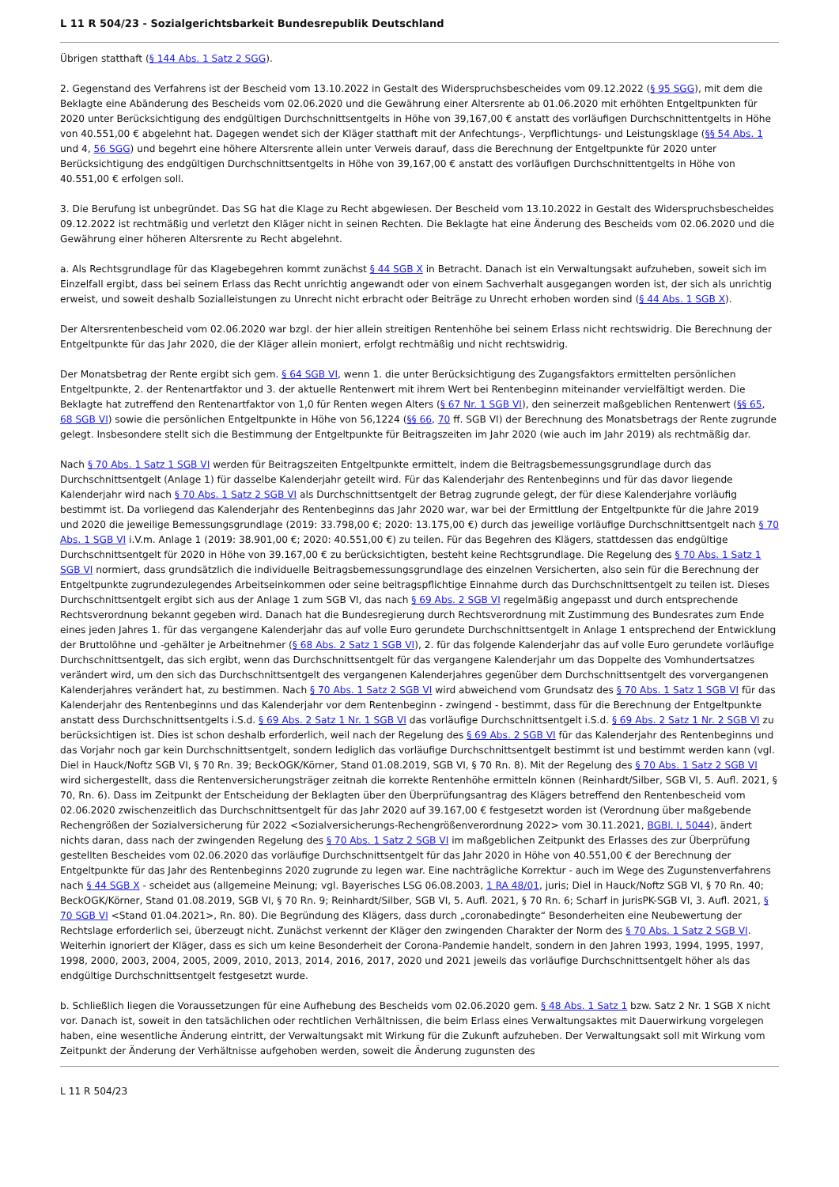L 11 R 504/23 - Sozialgerichtsbarkeit Bundesrepublik Deutschland
Übrigen statthaft (§ 144 Abs. 1 Satz 2 SGG).
2. Gegenstand des Verfahrens ist der Bescheid vom 13.10.2022 in Gestalt des Widerspruchsbescheides vom 09.12.2022 (§ 95 SGG), mit dem die Beklagte eine Abänderung des Bescheids vom 02.06.2020 und die Gewährung einer Altersrente ab 01.06.2020 mit erhöhten Entgeltpunkten für 2020 unter Berücksichtigung des endgültigen Durchschnittsentgelts in Höhe von 39,167,00 € anstatt des vorläufigen Durchschnittentgelts in Höhe von 40.551,00 € abgelehnt hat. Dagegen wendet sich der Kläger statthaft mit der Anfechtungs-, Verpflichtungs- und Leistungsklage (§§ 54 Abs. 1 und 4, 56 SGG) und begehrt eine höhere Altersrente allein unter Verweis darauf, dass die Berechnung der Entgeltpunkte für 2020 unter Berücksichtigung des endgültigen Durchschnittsentgelts in Höhe von 39,167,00 € anstatt des vorläufigen Durchschnittentgelts in Höhe von 40.551,00 € erfolgen soll.
3. Die Berufung ist unbegründet. Das SG hat die Klage zu Recht abgewiesen. Der Bescheid vom 13.10.2022 in Gestalt des Widerspruchsbescheides 09.12.2022 ist rechtmäßig und verletzt den Kläger nicht in seinen Rechten. Die Beklagte hat eine Änderung des Bescheids vom 02.06.2020 und die Gewährung einer höheren Altersrente zu Recht abgelehnt.
a. Als Rechtsgrundlage für das Klagebegehren kommt zunächst § 44 SGB X in Betracht. Danach ist ein Verwaltungsakt aufzuheben, soweit sich im Einzelfall ergibt, dass bei seinem Erlass das Recht unrichtig angewandt oder von einem Sachverhalt ausgegangen worden ist, der sich als unrichtig erweist, und soweit deshalb Sozialleistungen zu Unrecht nicht erbracht oder Beiträge zu Unrecht erhoben worden sind (§ 44 Abs. 1 SGB X).
Der Altersrentenbescheid vom 02.06.2020 war bzgl. der hier allein streitigen Rentenhöhe bei seinem Erlass nicht rechtswidrig. Die Berechnung der Entgeltpunkte für das Jahr 2020, die der Kläger allein moniert, erfolgt rechtmäßig und nicht rechtswidrig.
Der Monatsbetrag der Rente ergibt sich gem. § 64 SGB VI, wenn 1. die unter Berücksichtigung des Zugangsfaktors ermittelten persönlichen Entgeltpunkte, 2. der Rentenartfaktor und 3. der aktuelle Rentenwert mit ihrem Wert bei Rentenbeginn miteinander vervielfältigt werden. Die Beklagte hat zutreffend den Rentenartfaktor von 1,0 für Renten wegen Alters (§ 67 Nr. 1 SGB VI), den seinerzeit maßgeblichen Rentenwert (§§ 65, 68 SGB VI) sowie die persönlichen Entgeltpunkte in Höhe von 56,1224 (§§ 66, 70 ff. SGB VI) der Berechnung des Monatsbetrags der Rente zugrunde gelegt. Insbesondere stellt sich die Bestimmung der Entgeltpunkte für Beitragszeiten im Jahr 2020 (wie auch im Jahr 2019) als rechtmäßig dar.
Nach § 70 Abs. 1 Satz 1 SGB VI werden für Beitragszeiten Entgeltpunkte ermittelt, indem die Beitragsbemessungsgrundlage durch das Durchschnittsentgelt (Anlage 1) für dasselbe Kalenderjahr geteilt wird. Für das Kalenderjahr des Rentenbeginns und für das davor liegende Kalenderjahr wird nach § 70 Abs. 1 Satz 2 SGB VI als Durchschnittsentgelt der Betrag zugrunde gelegt, der für diese Kalenderjahre vorläufig bestimmt ist. Da vorliegend das Kalenderjahr des Rentenbeginns das Jahr 2020 war, war bei der Ermittlung der Entgeltpunkte für die Jahre 2019 und 2020 die jeweilige Bemessungsgrundlage (2019: 33.798,00 €; 2020: 13.175,00 €) durch das jeweilige vorläufige Durchschnittsentgelt nach § 70 Abs. 1 SGB VI i.V.m. Anlage 1 (2019: 38.901,00 €; 2020: 40.551,00 €) zu teilen. Für das Begehren des Klägers, stattdessen das endgültige Durchschnittsentgelt für 2020 in Höhe von 39.167,00 € zu berücksichtigten, besteht keine Rechtsgrundlage. Die Regelung des § 70 Abs. 1 Satz 1 SGB VI normiert, dass grundsätzlich die individuelle Beitragsbemessungsgrundlage des einzelnen Versicherten, also sein für die Berechnung der Entgeltpunkte zugrundezulegendes Arbeitseinkommen oder seine beitragspflichtige Einnahme durch das Durchschnittsentgelt zu teilen ist. Dieses Durchschnittsentgelt ergibt sich aus der Anlage 1 zum SGB VI, das nach § 69 Abs. 2 SGB VI regelmäßig angepasst und durch entsprechende Rechtsverordnung bekannt gegeben wird. Danach hat die Bundesregierung durch Rechtsverordnung mit Zustimmung des Bundesrates zum Ende eines jeden Jahres 1. für das vergangene Kalenderjahr das auf volle Euro gerundete Durchschnittsentgelt in Anlage 1 entsprechend der Entwicklung der Bruttolöhne und -gehälter je Arbeitnehmer (§ 68 Abs. 2 Satz 1 SGB VI), 2. für das folgende Kalenderjahr das auf volle Euro gerundete vorläufige Durchschnittsentgelt, das sich ergibt, wenn das Durchschnittsentgelt für das vergangene Kalenderjahr um das Doppelte des Vomhundertsatzes verändert wird, um den sich das Durchschnittsentgelt des vergangenen Kalenderjahres gegenüber dem Durchschnittsentgelt des vorvergangenen Kalenderjahres verändert hat, zu bestimmen. Nach § 70 Abs. 1 Satz 2 SGB VI wird abweichend vom Grundsatz des § 70 Abs. 1 Satz 1 SGB VI für das Kalenderjahr des Rentenbeginns und das Kalenderjahr vor dem Rentenbeginn - zwingend - bestimmt, dass für die Berechnung der Entgeltpunkte anstatt dess Durchschnittsentgelts i.S.d. § 69 Abs. 2 Satz 1 Nr. 1 SGB VI das vorläufige Durchschnittsentgelt i.S.d. § 69 Abs. 2 Satz 1 Nr. 2 SGB VI zu berücksichtigen ist. Dies ist schon deshalb erforderlich, weil nach der Regelung des § 69 Abs. 2 SGB VI für das Kalenderjahr des Rentenbeginns und das Vorjahr noch gar kein Durchschnittsentgelt, sondern lediglich das vorläufige Durchschnittsentgelt bestimmt ist und bestimmt werden kann (vgl. Diel in Hauck/Noftz SGB VI, § 70 Rn. 39; BeckOGK/Körner, Stand 01.08.2019, SGB VI, § 70 Rn. 8). Mit der Regelung des § 70 Abs. 1 Satz 2 SGB VI wird sichergestellt, dass die Rentenversicherungsträger zeitnah die korrekte Rentenhöhe ermitteln können (Reinhardt/Silber, SGB VI, 5. Aufl. 2021, § 70, Rn. 6). Dass im Zeitpunkt der Entscheidung der Beklagten über den Überprüfungsantrag des Klägers betreffend den Rentenbescheid vom 02.06.2020 zwischenzeitlich das Durchschnittsentgelt für das Jahr 2020 auf 39.167,00 € festgesetzt worden ist (Verordnung über maßgebende Rechengrößen der Sozialversicherung für 2022 <Sozialversicherungs-Rechengrößenverordnung 2022> vom 30.11.2021, BGBl. I, 5044), ändert nichts daran, dass nach der zwingenden Regelung des § 70 Abs. 1 Satz 2 SGB VI im maßgeblichen Zeitpunkt des Erlasses des zur Überprüfung gestellten Bescheides vom 02.06.2020 das vorläufige Durchschnittsentgelt für das Jahr 2020 in Höhe von 40.551,00 € der Berechnung der Entgeltpunkte für das Jahr des Rentenbeginns 2020 zugrunde zu legen war. Eine nachträgliche Korrektur - auch im Wege des Zugunstenverfahrens nach § 44 SGB X - scheidet aus (allgemeine Meinung; vgl. Bayerisches LSG 06.08.2003, 1 RA 48/01, juris; Diel in Hauck/Noftz SGB VI, § 70 Rn. 40; BeckOGK/Körner, Stand 01.08.2019, SGB VI, § 70 Rn. 9; Reinhardt/Silber, SGB VI, 5. Aufl. 2021, § 70 Rn. 6; Scharf in jurisPK-SGB VI, 3. Aufl. 2021, § 70 SGB VI <Stand 01.04.2021>, Rn. 80). Die Begründung des Klägers, dass durch „coronabedingte“ Besonderheiten eine Neubewertung der Rechtslage erforderlich sei, überzeugt nicht. Zunächst verkennt der Kläger den zwingenden Charakter der Norm des § 70 Abs. 1 Satz 2 SGB VI. Weiterhin ignoriert der Kläger, dass es sich um keine Besonderheit der Corona-Pandemie handelt, sondern in den Jahren 1993, 1994, 1995, 1997, 1998, 2000, 2003, 2004, 2005, 2009, 2010, 2013, 2014, 2016, 2017, 2020 und 2021 jeweils das vorläufige Durchschnittsentgelt höher als das endgültige Durchschnittsentgelt festgesetzt wurde.
b. Schließlich liegen die Voraussetzungen für eine Aufhebung des Bescheids vom 02.06.2020 gem. § 48 Abs. 1 Satz 1 bzw. Satz 2 Nr. 1 SGB X nicht vor. Danach ist, soweit in den tatsächlichen oder rechtlichen Verhältnissen, die beim Erlass eines Verwaltungsaktes mit Dauerwirkung vorgelegen haben, eine wesentliche Änderung eintritt, der Verwaltungsakt mit Wirkung für die Zukunft aufzuheben. Der Verwaltungsakt soll mit Wirkung vom Zeitpunkt der Änderung der Verhältnisse aufgehoben werden, soweit die Änderung zugunsten des
L 11 R 504/23